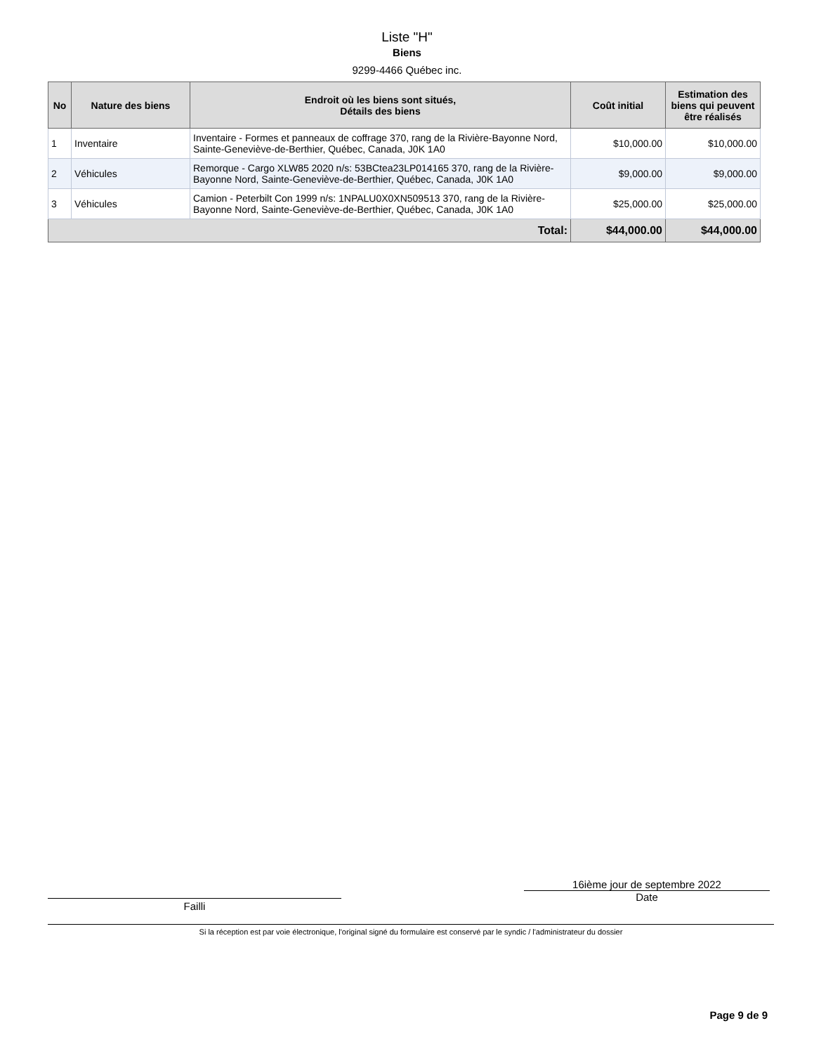Liste "H"
Biens
9299-4466 Québec inc.
| No | Nature des biens | Endroit où les biens sont situés, Détails des biens | Coût initial | Estimation des biens qui peuvent être réalisés |
| --- | --- | --- | --- | --- |
| 1 | Inventaire | Inventaire - Formes et panneaux de coffrage 370, rang de la Rivière-Bayonne Nord, Sainte-Geneviève-de-Berthier, Québec, Canada, J0K 1A0 | $10,000.00 | $10,000.00 |
| 2 | Véhicules | Remorque - Cargo XLW85 2020 n/s: 53BCtea23LP014165 370, rang de la Rivière-Bayonne Nord, Sainte-Geneviève-de-Berthier, Québec, Canada, J0K 1A0 | $9,000.00 | $9,000.00 |
| 3 | Véhicules | Camion - Peterbilt Con 1999 n/s: 1NPALU0X0XN509513 370, rang de la Rivière-Bayonne Nord, Sainte-Geneviève-de-Berthier, Québec, Canada, J0K 1A0 | $25,000.00 | $25,000.00 |
| Total: | | | $44,000.00 | $44,000.00 |
Failli
16ième jour de septembre 2022
Date
Si la réception est par voie électronique, l'original signé du formulaire est conservé par le syndic / l'administrateur du dossier
Page 9 de 9